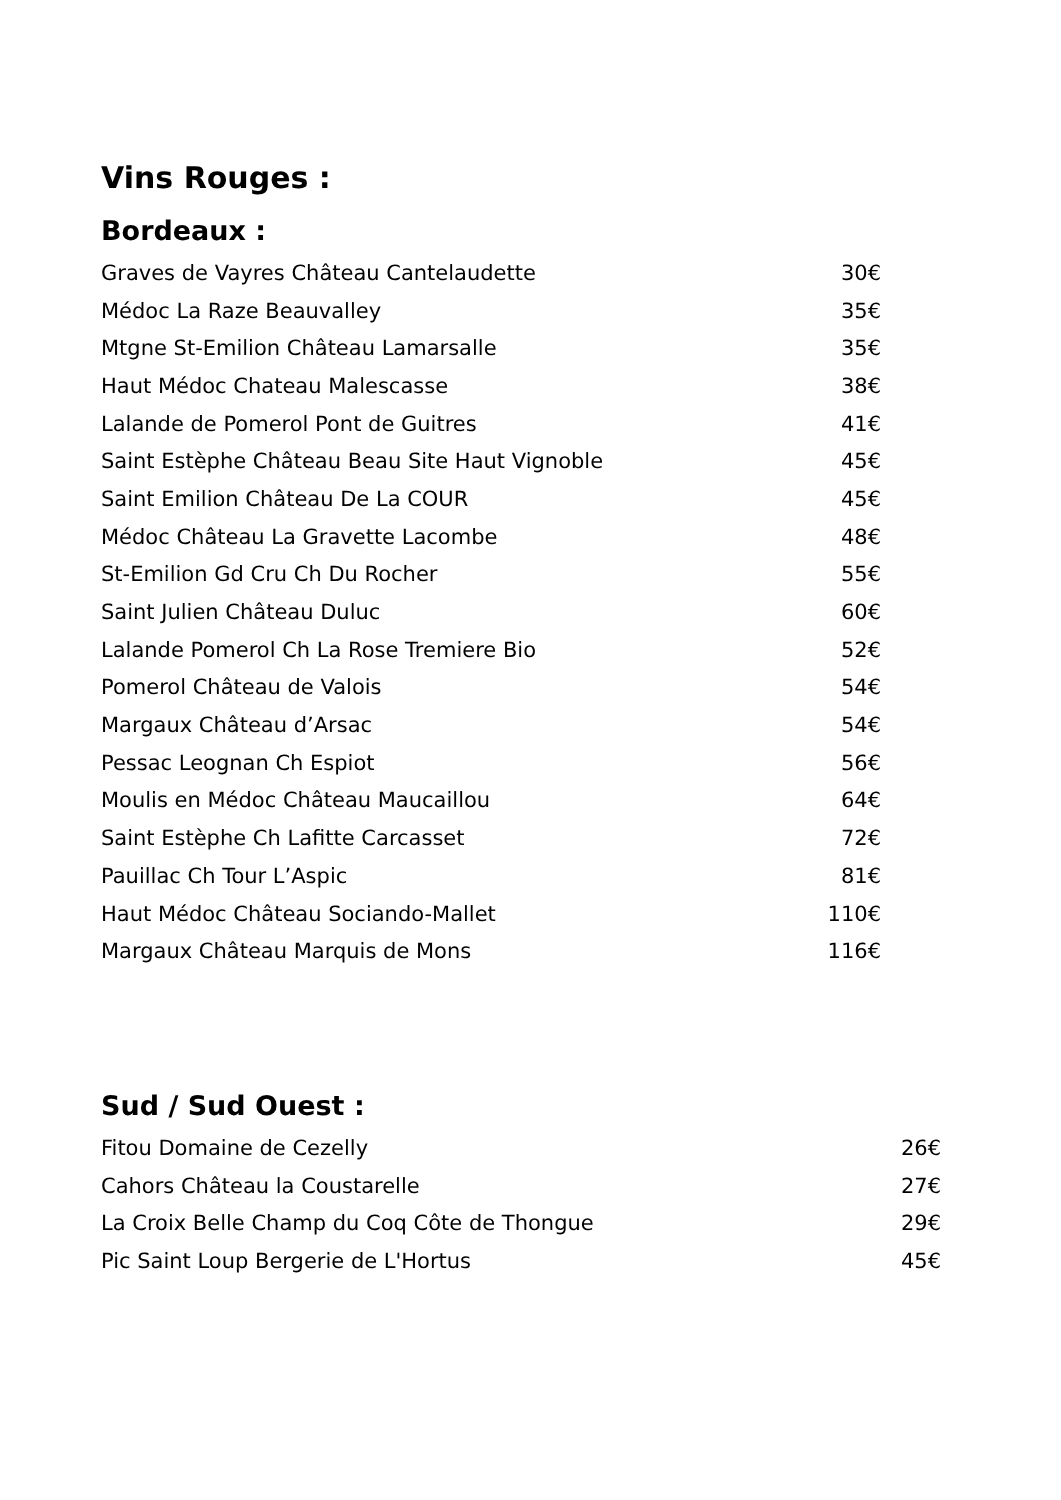Vins Rouges :
Bordeaux :
| Graves de Vayres Château Cantelaudette | 30€ |
| Médoc La Raze Beauvalley | 35€ |
| Mtgne St-Emilion Château Lamarsalle | 35€ |
| Haut Médoc Chateau Malescasse | 38€ |
| Lalande de Pomerol Pont de Guitres | 41€ |
| Saint Estèphe Château Beau Site Haut Vignoble | 45€ |
| Saint Emilion Château De La COUR | 45€ |
| Médoc Château La Gravette Lacombe | 48€ |
| St-Emilion Gd Cru Ch Du Rocher | 55€ |
| Saint Julien Château Duluc | 60€ |
| Lalande Pomerol Ch La Rose Tremiere Bio | 52€ |
| Pomerol Château de Valois | 54€ |
| Margaux Château d’Arsac | 54€ |
| Pessac Leognan Ch Espiot | 56€ |
| Moulis en Médoc Château Maucaillou | 64€ |
| Saint Estèphe Ch Lafitte Carcasset | 72€ |
| Pauillac Ch Tour L’Aspic | 81€ |
| Haut Médoc Château Sociando-Mallet | 110€ |
| Margaux Château Marquis de Mons | 116€ |
Sud / Sud Ouest :
| Fitou Domaine de Cezelly | 26€ |
| Cahors Château la Coustarelle | 27€ |
| La Croix Belle Champ du Coq Côte de Thongue | 29€ |
| Pic Saint Loup Bergerie de L'Hortus | 45€ |